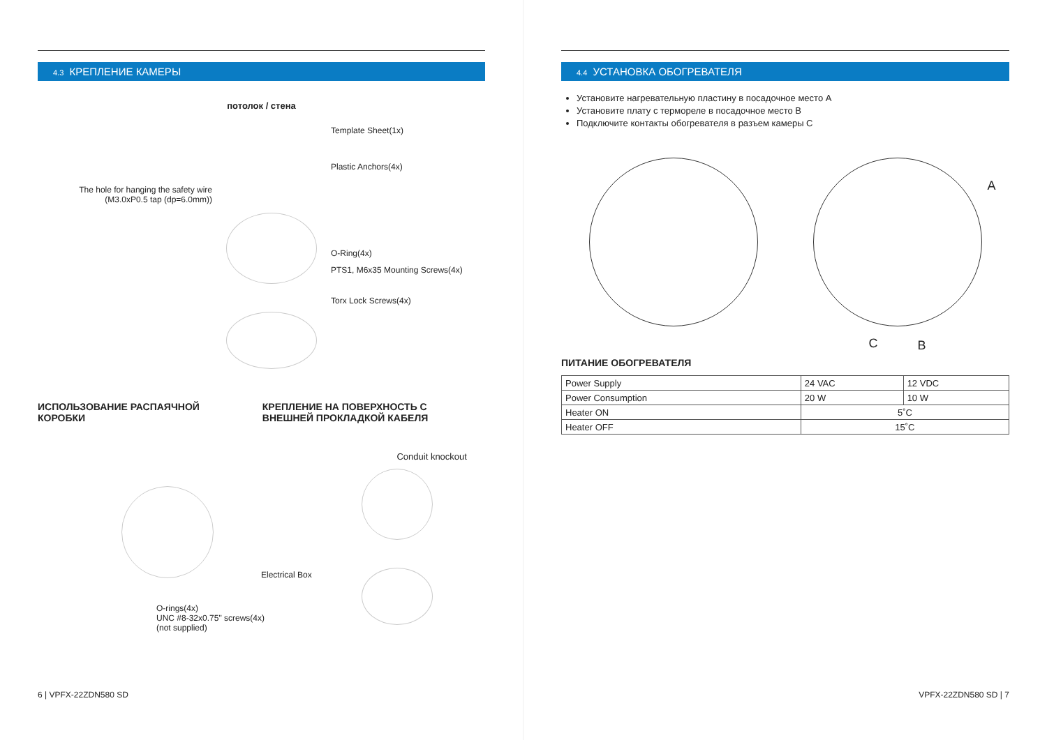4.3 КРЕПЛЕНИЕ КАМЕРЫ
потолок / стена
The hole for hanging the safety wire
(M3.0xP0.5 tap (dp=6.0mm))
Template Sheet(1x)
Plastic Anchors(4x)
O-Ring(4x)
PTS1, M6x35 Mounting Screws(4x)
Torx Lock Screws(4x)
ИСПОЛЬЗОВАНИЕ РАСПАЯЧНОЙ
КОРОБКИ
КРЕПЛЕНИЕ НА ПОВЕРХНОСТЬ С
ВНЕШНЕЙ ПРОКЛАДКОЙ КАБЕЛЯ
Electrical Box
O-rings(4x)
UNC #8-32x0.75" screws(4x)
(not supplied)
Conduit knockout
6 | VPFX-22ZDN580 SD
4.4 УСТАНОВКА ОБОГРЕВАТЕЛЯ
Установите нагревательную пластину в посадочное место A
Установите плату с термореле в посадочное место B
Подключите контакты обогревателя в разъем камеры C
A
C B
ПИТАНИЕ ОБОГРЕВАТЕЛЯ
| Power Supply | 24 VAC | 12 VDC |
| Power Consumption | 20 W | 10 W |
| Heater ON | 5˚C | |
| Heater OFF | 15˚C | |
VPFX-22ZDN580 SD | 7